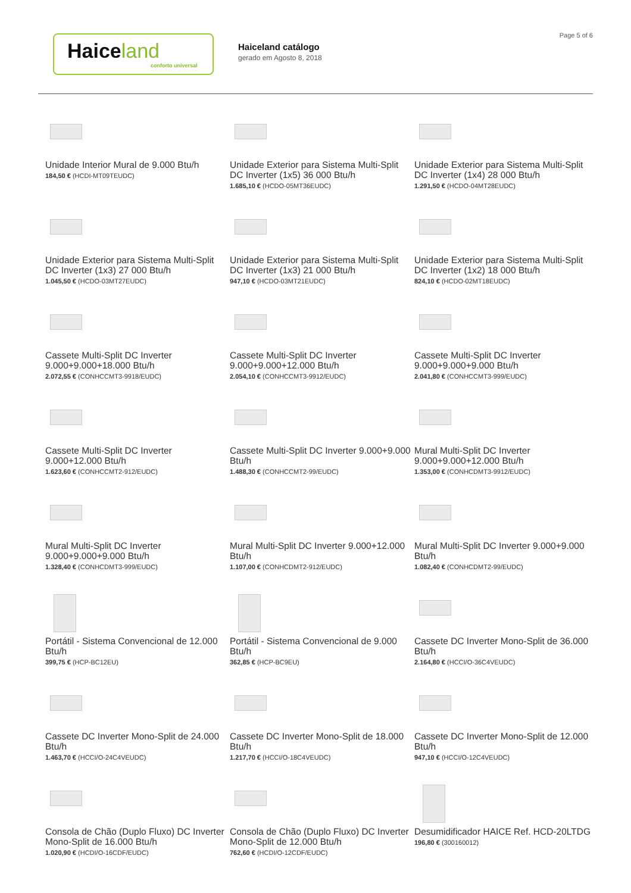Haice land
conforto universal
Haiceland catálogo
gerado em Agosto 8, 2018
Page 5 of 6
Unidade Interior Mural de 9.000 Btu/h
184,50 € (HCDI-MT09TEUDC)
Unidade Exterior para Sistema Multi-Split DC Inverter (1x5) 36 000 Btu/h
1.685,10 € (HCDO-05MT36EUDC)
Unidade Exterior para Sistema Multi-Split DC Inverter (1x4) 28 000 Btu/h
1.291,50 € (HCDO-04MT28EUDC)
Unidade Exterior para Sistema Multi-Split DC Inverter (1x3) 27 000 Btu/h
1.045,50 € (HCDO-03MT27EUDC)
Unidade Exterior para Sistema Multi-Split DC Inverter (1x3) 21 000 Btu/h
947,10 € (HCDO-03MT21EUDC)
Unidade Exterior para Sistema Multi-Split DC Inverter (1x2) 18 000 Btu/h
824,10 € (HCDO-02MT18EUDC)
Cassete Multi-Split DC Inverter 9.000+9.000+18.000 Btu/h
2.072,55 € (CONHCCMT3-9918/EUDC)
Cassete Multi-Split DC Inverter 9.000+9.000+12.000 Btu/h
2.054,10 € (CONHCCMT3-9912/EUDC)
Cassete Multi-Split DC Inverter 9.000+9.000+9.000 Btu/h
2.041,80 € (CONHCCMT3-999/EUDC)
Cassete Multi-Split DC Inverter 9.000+12.000 Btu/h
1.623,60 € (CONHCCMT2-912/EUDC)
Cassete Multi-Split DC Inverter 9.000+9.000 Btu/h
1.488,30 € (CONHCCMT2-99/EUDC)
Mural Multi-Split DC Inverter 9.000+9.000+12.000 Btu/h
1.353,00 € (CONHCDMT3-9912/EUDC)
Mural Multi-Split DC Inverter 9.000+9.000+9.000 Btu/h
1.328,40 € (CONHCDMT3-999/EUDC)
Mural Multi-Split DC Inverter 9.000+12.000 Btu/h
1.107,00 € (CONHCDMT2-912/EUDC)
Mural Multi-Split DC Inverter 9.000+9.000 Btu/h
1.082,40 € (CONHCDMT2-99/EUDC)
Portátil - Sistema Convencional de 12.000 Btu/h
399,75 € (HCP-BC12EU)
Portátil - Sistema Convencional de 9.000 Btu/h
362,85 € (HCP-BC9EU)
Cassete DC Inverter Mono-Split de 36.000 Btu/h
2.164,80 € (HCCI/O-36C4VEUDC)
Cassete DC Inverter Mono-Split de 24.000 Btu/h
1.463,70 € (HCCI/O-24C4VEUDC)
Cassete DC Inverter Mono-Split de 18.000 Btu/h
1.217,70 € (HCCI/O-18C4VEUDC)
Cassete DC Inverter Mono-Split de 12.000 Btu/h
947,10 € (HCCI/O-12C4VEUDC)
Consola de Chão (Duplo Fluxo) DC Inverter Mono-Split de 16.000 Btu/h
1.020,90 € (HCDI/O-16CDF/EUDC)
Consola de Chão (Duplo Fluxo) DC Inverter Mono-Split de 12.000 Btu/h
762,60 € (HCDI/O-12CDF/EUDC)
Desumidificador HAICE Ref. HCD-20LTDG
196,80 € (300160012)